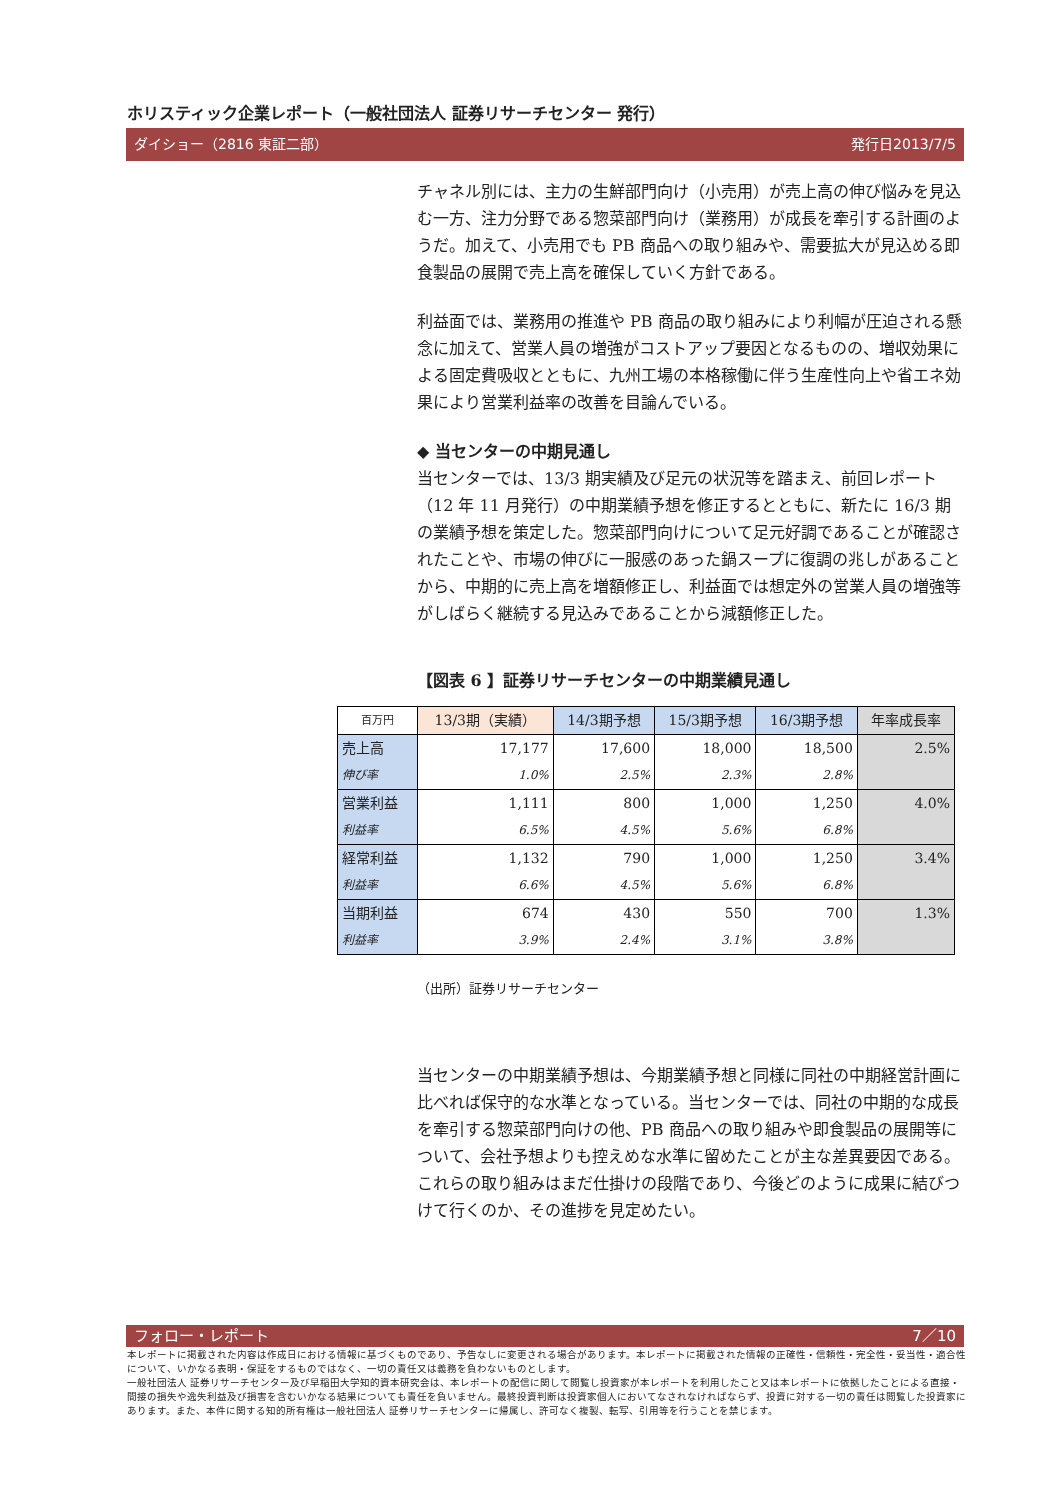ホリスティック企業レポート（一般社団法人 証券リサーチセンター 発行）
ダイショー（2816 東証二部） 発行日2013/7/5
チャネル別には、主力の生鮮部門向け（小売用）が売上高の伸び悩みを見込む一方、注力分野である惣菜部門向け（業務用）が成長を牽引する計画のようだ。加えて、小売用でも PB 商品への取り組みや、需要拡大が見込める即食製品の展開で売上高を確保していく方針である。
利益面では、業務用の推進や PB 商品の取り組みにより利幅が圧迫される懸念に加えて、営業人員の増強がコストアップ要因となるものの、増収効果による固定費吸収とともに、九州工場の本格稼働に伴う生産性向上や省エネ効果により営業利益率の改善を目論んでいる。
◆ 当センターの中期見通し
当センターでは、13/3 期実績及び足元の状況等を踏まえ、前回レポート（12 年 11 月発行）の中期業績予想を修正するとともに、新たに 16/3 期の業績予想を策定した。惣菜部門向けについて足元好調であることが確認されたことや、市場の伸びに一服感のあった鍋スープに復調の兆しがあることから、中期的に売上高を増額修正し、利益面では想定外の営業人員の増強等がしばらく継続する見込みであることから減額修正した。
【図表 6 】証券リサーチセンターの中期業績見通し
| 百万円 | 13/3期（実績） | 14/3期予想 | 15/3期予想 | 16/3期予想 | 年率成長率 |
| --- | --- | --- | --- | --- | --- |
| 売上高 | 17,177 | 17,600 | 18,000 | 18,500 | 2.5% |
| 伸び率 | 1.0% | 2.5% | 2.3% | 2.8% | |
| 営業利益 | 1,111 | 800 | 1,000 | 1,250 | 4.0% |
| 利益率 | 6.5% | 4.5% | 5.6% | 6.8% | |
| 経常利益 | 1,132 | 790 | 1,000 | 1,250 | 3.4% |
| 利益率 | 6.6% | 4.5% | 5.6% | 6.8% | |
| 当期利益 | 674 | 430 | 550 | 700 | 1.3% |
| 利益率 | 3.9% | 2.4% | 3.1% | 3.8% | |
（出所）証券リサーチセンター
当センターの中期業績予想は、今期業績予想と同様に同社の中期経営計画に比べれば保守的な水準となっている。当センターでは、同社の中期的な成長を牽引する惣菜部門向けの他、PB 商品への取り組みや即食製品の展開等について、会社予想よりも控えめな水準に留めたことが主な差異要因である。これらの取り組みはまだ仕掛けの段階であり、今後どのように成果に結びつけて行くのか、その進捗を見定めたい。
フォロー・レポート 7／10
本レポートに掲載された内容は作成日における情報に基づくものであり、予告なしに変更される場合があります。本レポートに掲載された情報の正確性・信頼性・完全性・妥当性・適合性について、いかなる表明・保証をするものではなく、一切の責任又は義務を負わないものとします。
一般社団法人 証券リサーチセンター及び早稲田大学知的資本研究会は、本レポートの配信に関して閲覧し投資家が本レポートを利用したこと又は本レポートに依拠したことによる直接・間接の損失や逸失利益及び損害を含むいかなる結果についても責任を負いません。最終投資判断は投資家個人においてなされなければならず、投資に対する一切の責任は閲覧した投資家にあります。また、本件に関する知的所有権は一般社団法人 証券リサーチセンターに帰属し、許可なく複製、転写、引用等を行うことを禁じます。